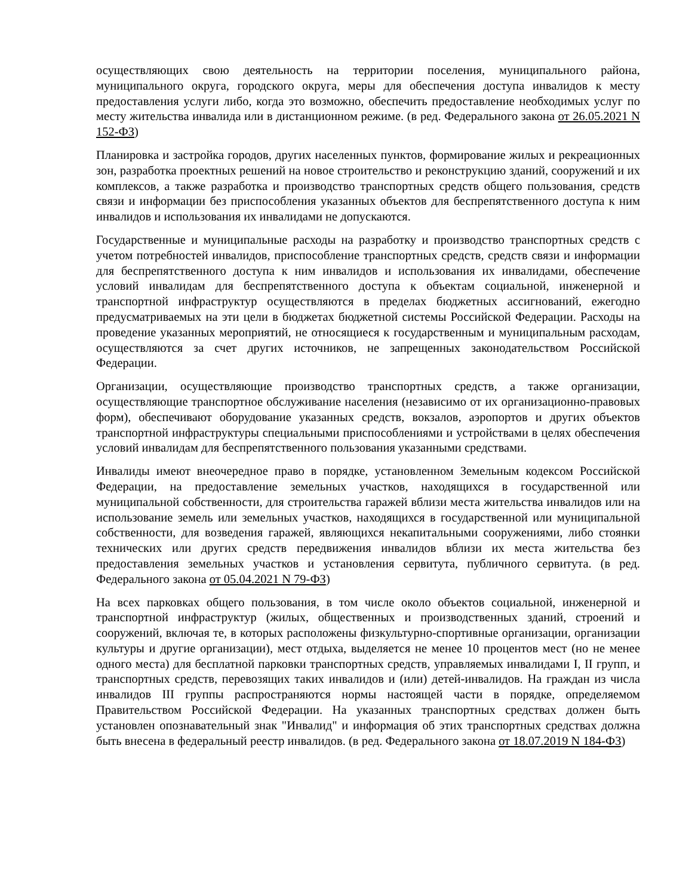осуществляющих свою деятельность на территории поселения, муниципального района, муниципального округа, городского округа, меры для обеспечения доступа инвалидов к месту предоставления услуги либо, когда это возможно, обеспечить предоставление необходимых услуг по месту жительства инвалида или в дистанционном режиме. (в ред. Федерального закона от 26.05.2021 N 152-ФЗ)
Планировка и застройка городов, других населенных пунктов, формирование жилых и рекреационных зон, разработка проектных решений на новое строительство и реконструкцию зданий, сооружений и их комплексов, а также разработка и производство транспортных средств общего пользования, средств связи и информации без приспособления указанных объектов для беспрепятственного доступа к ним инвалидов и использования их инвалидами не допускаются.
Государственные и муниципальные расходы на разработку и производство транспортных средств с учетом потребностей инвалидов, приспособление транспортных средств, средств связи и информации для беспрепятственного доступа к ним инвалидов и использования их инвалидами, обеспечение условий инвалидам для беспрепятственного доступа к объектам социальной, инженерной и транспортной инфраструктур осуществляются в пределах бюджетных ассигнований, ежегодно предусматриваемых на эти цели в бюджетах бюджетной системы Российской Федерации. Расходы на проведение указанных мероприятий, не относящиеся к государственным и муниципальным расходам, осуществляются за счет других источников, не запрещенных законодательством Российской Федерации.
Организации, осуществляющие производство транспортных средств, а также организации, осуществляющие транспортное обслуживание населения (независимо от их организационно-правовых форм), обеспечивают оборудование указанных средств, вокзалов, аэропортов и других объектов транспортной инфраструктуры специальными приспособлениями и устройствами в целях обеспечения условий инвалидам для беспрепятственного пользования указанными средствами.
Инвалиды имеют внеочередное право в порядке, установленном Земельным кодексом Российской Федерации, на предоставление земельных участков, находящихся в государственной или муниципальной собственности, для строительства гаражей вблизи места жительства инвалидов или на использование земель или земельных участков, находящихся в государственной или муниципальной собственности, для возведения гаражей, являющихся некапитальными сооружениями, либо стоянки технических или других средств передвижения инвалидов вблизи их места жительства без предоставления земельных участков и установления сервитута, публичного сервитута. (в ред. Федерального закона от 05.04.2021 N 79-ФЗ)
На всех парковках общего пользования, в том числе около объектов социальной, инженерной и транспортной инфраструктур (жилых, общественных и производственных зданий, строений и сооружений, включая те, в которых расположены физкультурно-спортивные организации, организации культуры и другие организации), мест отдыха, выделяется не менее 10 процентов мест (но не менее одного места) для бесплатной парковки транспортных средств, управляемых инвалидами I, II групп, и транспортных средств, перевозящих таких инвалидов и (или) детей-инвалидов. На граждан из числа инвалидов III группы распространяются нормы настоящей части в порядке, определяемом Правительством Российской Федерации. На указанных транспортных средствах должен быть установлен опознавательный знак "Инвалид" и информация об этих транспортных средствах должна быть внесена в федеральный реестр инвалидов. (в ред. Федерального закона от 18.07.2019 N 184-ФЗ)